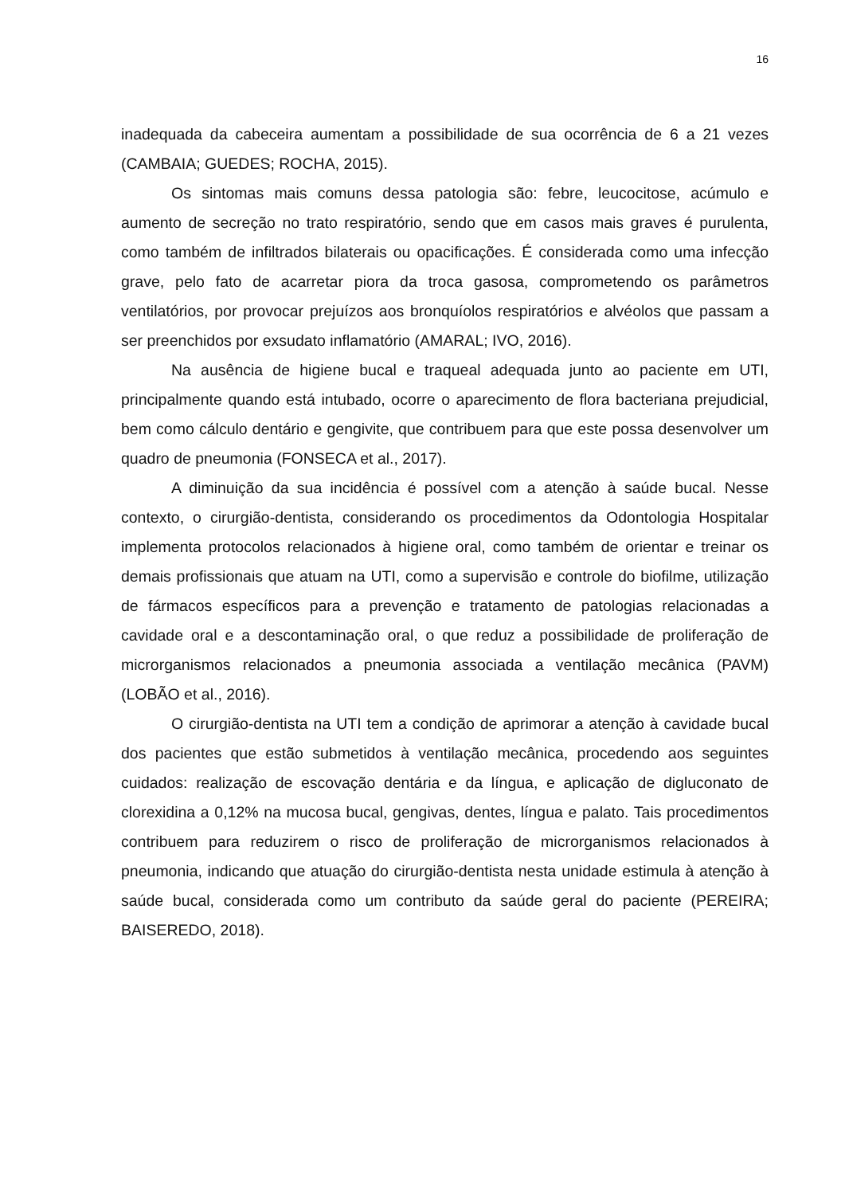16
inadequada da cabeceira aumentam a possibilidade de sua ocorrência de 6 a 21 vezes (CAMBAIA; GUEDES; ROCHA, 2015).
Os sintomas mais comuns dessa patologia são: febre, leucocitose, acúmulo e aumento de secreção no trato respiratório, sendo que em casos mais graves é purulenta, como também de infiltrados bilaterais ou opacificações. É considerada como uma infecção grave, pelo fato de acarretar piora da troca gasosa, comprometendo os parâmetros ventilatórios, por provocar prejuízos aos bronquíolos respiratórios e alvéolos que passam a ser preenchidos por exsudato inflamatório (AMARAL; IVO, 2016).
Na ausência de higiene bucal e traqueal adequada junto ao paciente em UTI, principalmente quando está intubado, ocorre o aparecimento de flora bacteriana prejudicial, bem como cálculo dentário e gengivite, que contribuem para que este possa desenvolver um quadro de pneumonia (FONSECA et al., 2017).
A diminuição da sua incidência é possível com a atenção à saúde bucal. Nesse contexto, o cirurgião-dentista, considerando os procedimentos da Odontologia Hospitalar implementa protocolos relacionados à higiene oral, como também de orientar e treinar os demais profissionais que atuam na UTI, como a supervisão e controle do biofilme, utilização de fármacos específicos para a prevenção e tratamento de patologias relacionadas a cavidade oral e a descontaminação oral, o que reduz a possibilidade de proliferação de microrganismos relacionados a pneumonia associada a ventilação mecânica (PAVM) (LOBÃO et al., 2016).
O cirurgião-dentista na UTI tem a condição de aprimorar a atenção à cavidade bucal dos pacientes que estão submetidos à ventilação mecânica, procedendo aos seguintes cuidados: realização de escovação dentária e da língua, e aplicação de digluconato de clorexidina a 0,12% na mucosa bucal, gengivas, dentes, língua e palato. Tais procedimentos contribuem para reduzirem o risco de proliferação de microrganismos relacionados à pneumonia, indicando que atuação do cirurgião-dentista nesta unidade estimula à atenção à saúde bucal, considerada como um contributo da saúde geral do paciente (PEREIRA; BAISEREDO, 2018).